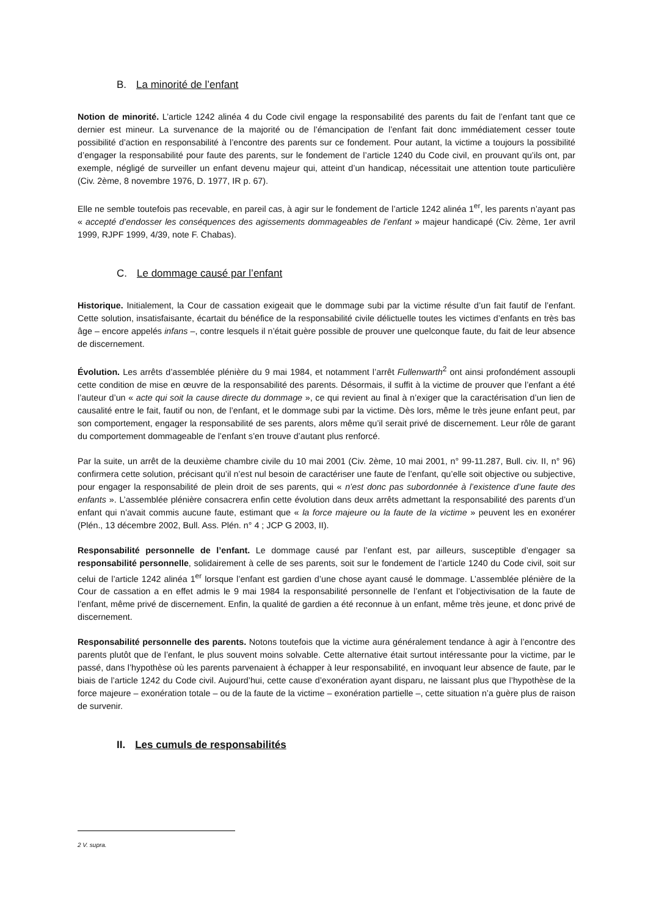B. La minorité de l’enfant
Notion de minorité. L’article 1242 alinéa 4 du Code civil engage la responsabilité des parents du fait de l’enfant tant que ce dernier est mineur. La survenance de la majorité ou de l’émancipation de l’enfant fait donc immédiatement cesser toute possibilité d’action en responsabilité à l’encontre des parents sur ce fondement. Pour autant, la victime a toujours la possibilité d’engager la responsabilité pour faute des parents, sur le fondement de l’article 1240 du Code civil, en prouvant qu’ils ont, par exemple, négligé de surveiller un enfant devenu majeur qui, atteint d’un handicap, nécessitait une attention toute particulière (Civ. 2ème, 8 novembre 1976, D. 1977, IR p. 67).
Elle ne semble toutefois pas recevable, en pareil cas, à agir sur le fondement de l’article 1242 alinéa 1<sup>er</sup>, les parents n’ayant pas « accepté d’endosser les conséquences des agissements dommageables de l’enfant » majeur handicapé (Civ. 2ème, 1er avril 1999, RJPF 1999, 4/39, note F. Chabas).
C. Le dommage causé par l’enfant
Historique. Initialement, la Cour de cassation exigeait que le dommage subi par la victime résulte d’un fait fautif de l’enfant. Cette solution, insatisfaisante, écartait du bénéfice de la responsabilité civile délictuelle toutes les victimes d’enfants en très bas âge – encore appelés infans –, contre lesquels il n’était guère possible de prouver une quelconque faute, du fait de leur absence de discernement.
Évolution. Les arrêts d’assemblée plénière du 9 mai 1984, et notamment l’arrêt Fullenwarth<sup>2</sup> ont ainsi profondément assoupli cette condition de mise en œuvre de la responsabilité des parents. Désormais, il suffit à la victime de prouver que l’enfant a été l’auteur d’un « acte qui soit la cause directe du dommage », ce qui revient au final à n’exiger que la caractérisation d’un lien de causalité entre le fait, fautif ou non, de l’enfant, et le dommage subi par la victime. Dès lors, même le très jeune enfant peut, par son comportement, engager la responsabilité de ses parents, alors même qu’il serait privé de discernement. Leur rôle de garant du comportement dommageable de l’enfant s’en trouve d’autant plus renforcé.
Par la suite, un arrêt de la deuxième chambre civile du 10 mai 2001 (Civ. 2ème, 10 mai 2001, n° 99-11.287, Bull. civ. II, n° 96) confirmera cette solution, précisant qu’il n’est nul besoin de caractériser une faute de l’enfant, qu’elle soit objective ou subjective, pour engager la responsabilité de plein droit de ses parents, qui « n’est donc pas subordonnée à l’existence d’une faute des enfants ». L’assemblée plénière consacrera enfin cette évolution dans deux arrêts admettant la responsabilité des parents d’un enfant qui n’avait commis aucune faute, estimant que « la force majeure ou la faute de la victime » peuvent les en exonérer (Plén., 13 décembre 2002, Bull. Ass. Plén. n° 4 ; JCP G 2003, II).
Responsabilité personnelle de l’enfant. Le dommage causé par l’enfant est, par ailleurs, susceptible d’engager sa responsabilité personnelle, solidairement à celle de ses parents, soit sur le fondement de l’article 1240 du Code civil, soit sur celui de l’article 1242 alinéa 1<sup>er</sup> lorsque l’enfant est gardien d’une chose ayant causé le dommage. L’assemblée plénière de la Cour de cassation a en effet admis le 9 mai 1984 la responsabilité personnelle de l’enfant et l’objectivisation de la faute de l’enfant, même privé de discernement. Enfin, la qualité de gardien a été reconnue à un enfant, même très jeune, et donc privé de discernement.
Responsabilité personnelle des parents. Notons toutefois que la victime aura généralement tendance à agir à l’encontre des parents plutôt que de l’enfant, le plus souvent moins solvable. Cette alternative était surtout intéressante pour la victime, par le passé, dans l’hypothèse où les parents parvenaient à échapper à leur responsabilité, en invoquant leur absence de faute, par le biais de l’article 1242 du Code civil. Aujourd’hui, cette cause d’exonération ayant disparu, ne laissant plus que l’hypothèse de la force majeure – exonération totale – ou de la faute de la victime – exonération partielle –, cette situation n’a guère plus de raison de survenir.
II. Les cumuls de responsabilités
2 V. supra.